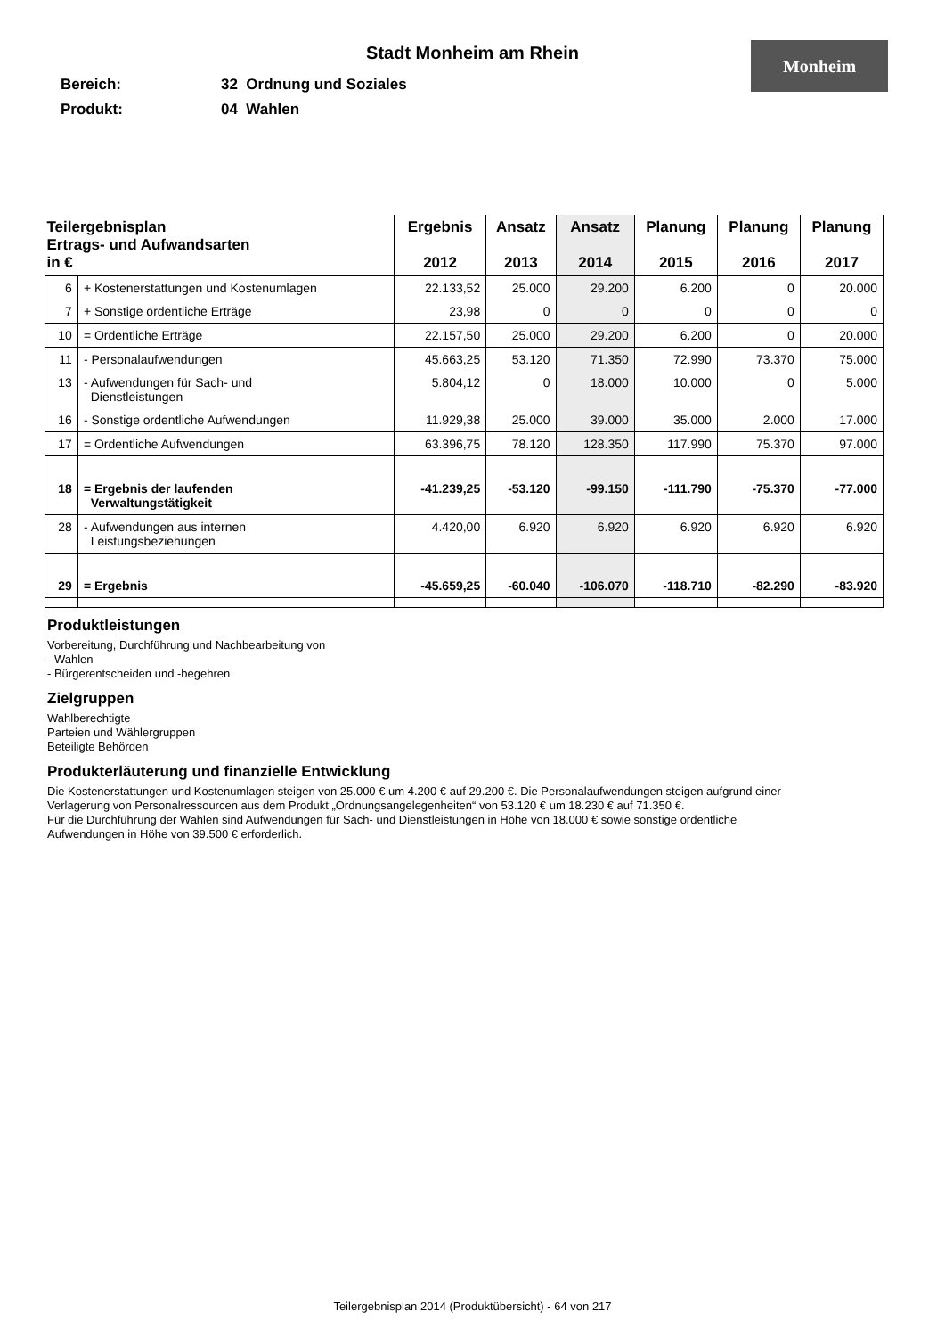Stadt Monheim am Rhein
Monheim
Bereich: 32 Ordnung und Soziales
Produkt: 04 Wahlen
| Teilergebnisplan Ertrags- und Aufwandsarten in € | | Ergebnis 2012 | Ansatz 2013 | Ansatz 2014 | Planung 2015 | Planung 2016 | Planung 2017 |
| --- | --- | --- | --- | --- | --- | --- | --- |
| 6 | + Kostenerstattungen und Kostenumlagen | 22.133,52 | 25.000 | 29.200 | 6.200 | 0 | 20.000 |
| 7 | + Sonstige ordentliche Erträge | 23,98 | 0 | 0 | 0 | 0 | 0 |
| 10 | = Ordentliche Erträge | 22.157,50 | 25.000 | 29.200 | 6.200 | 0 | 20.000 |
| 11 | - Personalaufwendungen | 45.663,25 | 53.120 | 71.350 | 72.990 | 73.370 | 75.000 |
| 13 | - Aufwendungen für Sach- und Dienstleistungen | 5.804,12 | 0 | 18.000 | 10.000 | 0 | 5.000 |
| 16 | - Sonstige ordentliche Aufwendungen | 11.929,38 | 25.000 | 39.000 | 35.000 | 2.000 | 17.000 |
| 17 | = Ordentliche Aufwendungen | 63.396,75 | 78.120 | 128.350 | 117.990 | 75.370 | 97.000 |
| 18 | = Ergebnis der laufenden Verwaltungstätigkeit | -41.239,25 | -53.120 | -99.150 | -111.790 | -75.370 | -77.000 |
| 28 | - Aufwendungen aus internen Leistungsbeziehungen | 4.420,00 | 6.920 | 6.920 | 6.920 | 6.920 | 6.920 |
| 29 | = Ergebnis | -45.659,25 | -60.040 | -106.070 | -118.710 | -82.290 | -83.920 |
Produktleistungen
Vorbereitung, Durchführung und Nachbearbeitung von
- Wahlen
- Bürgerentscheiden und -begehren
Zielgruppen
Wahlberechtigte
Parteien und Wählergruppen
Beteiligte Behörden
Produkterläuterung und finanzielle Entwicklung
Die Kostenerstattungen und Kostenumlagen steigen von 25.000 € um 4.200 € auf 29.200 €. Die Personalaufwendungen steigen aufgrund einer
Verlagerung von Personalressourcen aus dem Produkt „Ordnungsangelegenheiten“ von 53.120 € um 18.230 € auf 71.350 €.
Für die Durchführung der Wahlen sind Aufwendungen für Sach- und Dienstleistungen in Höhe von 18.000 € sowie sonstige ordentliche
Aufwendungen in Höhe von 39.500 € erforderlich.
Teilergebnisplan 2014 (Produktübersicht) - 64 von 217